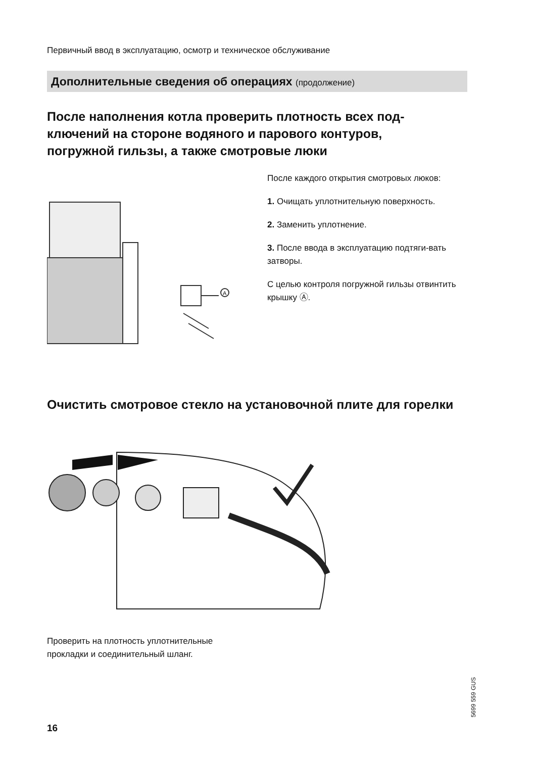Первичный ввод в эксплуатацию, осмотр и техническое обслуживание
Дополнительные сведения об операциях (продолжение)
После наполнения котла проверить плотность всех под-ключений на стороне водяного и парового контуров, погружной гильзы, а также смотровые люки
A
После каждого открытия смотровых люков:
1. Очищать уплотнительную поверхность.
2. Заменить уплотнение.
3. После ввода в эксплуатацию подтяги-вать затворы.
С целью контроля погружной гильзы отвинтить крышку Ⓐ.
Очистить смотровое стекло на установочной плите для горелки
Проверить на плотность уплотнительные
прокладки и соединительный шланг.
5699 559 GUS
16